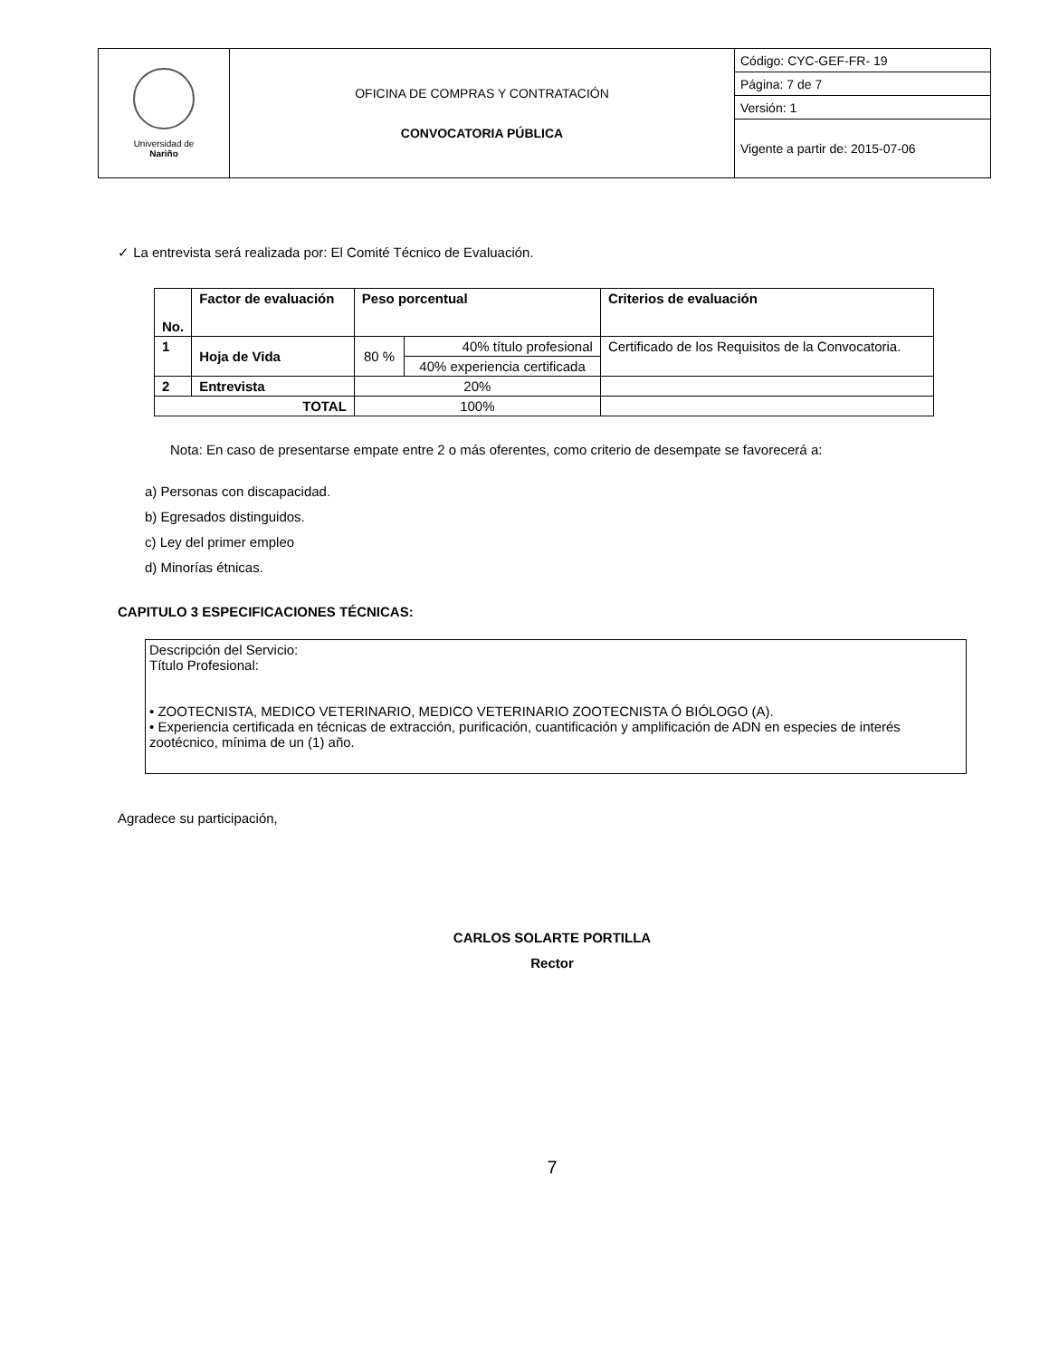| Universidad de Nariño | OFICINA DE COMPRAS Y CONTRATACIÓN CONVOCATORIA PÚBLICA | Código: CYC-GEF-FR- 19 |
| | | Página: 7 de 7 |
| | | Versión: 1 |
| | | Vigente a partir de: 2015-07-06 |
✓ La entrevista será realizada por: El Comité Técnico de Evaluación.
| No. | Factor de evaluación | Peso porcentual | | Criterios de evaluación |
| --- | --- | --- | --- | --- |
| 1 | Hoja de Vida | 80 % | 40% título profesional | Certificado de los Requisitos de la Convocatoria. |
| | | | 40% experiencia certificada | |
| 2 | Entrevista | 20% | | |
| TOTAL | | 100% | | |
Nota: En caso de presentarse empate entre 2 o más oferentes, como criterio de desempate se favorecerá a:
a) Personas con discapacidad.
b) Egresados distinguidos.
c) Ley del primer empleo
d) Minorías étnicas.
CAPITULO 3 ESPECIFICACIONES TÉCNICAS:
Descripción del Servicio:
Título Profesional:
• ZOOTECNISTA, MEDICO VETERINARIO, MEDICO VETERINARIO ZOOTECNISTA Ó BIÓLOGO (A).
• Experiencia certificada en técnicas de extracción, purificación, cuantificación y amplificación de ADN en especies de interés zootécnico, mínima de un (1) año.
Agradece su participación,
CARLOS SOLARTE PORTILLA
Rector
7